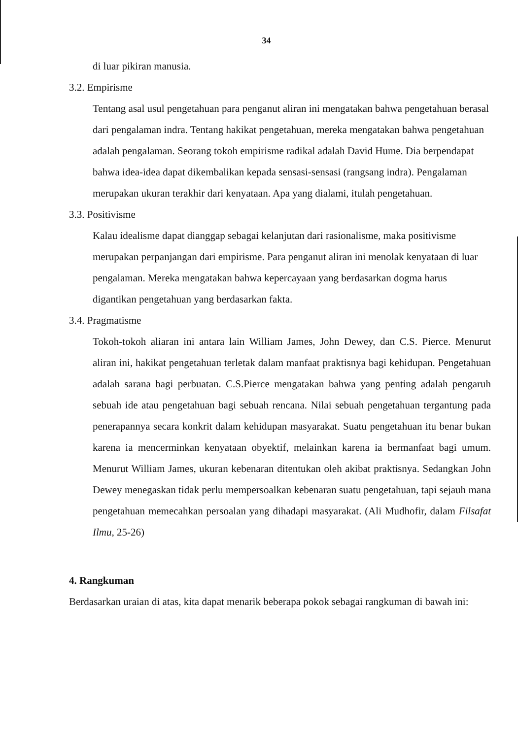34
di luar pikiran manusia.
3.2. Empirisme
Tentang asal usul pengetahuan para penganut aliran ini mengatakan bahwa pengetahuan berasal dari pengalaman indra. Tentang hakikat pengetahuan, mereka mengatakan bahwa pengetahuan adalah pengalaman. Seorang tokoh empirisme radikal adalah David Hume. Dia berpendapat bahwa idea-idea dapat dikembalikan kepada sensasi-sensasi (rangsang indra). Pengalaman merupakan ukuran terakhir dari kenyataan. Apa yang dialami, itulah pengetahuan.
3.3. Positivisme
Kalau idealisme dapat dianggap sebagai kelanjutan dari rasionalisme, maka positivisme merupakan perpanjangan dari empirisme. Para penganut aliran ini menolak kenyataan di luar pengalaman. Mereka mengatakan bahwa kepercayaan yang berdasarkan dogma harus digantikan pengetahuan yang berdasarkan fakta.
3.4. Pragmatisme
Tokoh-tokoh aliaran ini antara lain William James, John Dewey, dan C.S. Pierce. Menurut aliran ini, hakikat pengetahuan terletak dalam manfaat praktisnya bagi kehidupan. Pengetahuan adalah sarana bagi perbuatan. C.S.Pierce mengatakan bahwa yang penting adalah pengaruh sebuah ide atau pengetahuan bagi sebuah rencana. Nilai sebuah pengetahuan tergantung pada penerapannya secara konkrit dalam kehidupan masyarakat. Suatu pengetahuan itu benar bukan karena ia mencerminkan kenyataan obyektif, melainkan karena ia bermanfaat bagi umum. Menurut William James, ukuran kebenaran ditentukan oleh akibat praktisnya. Sedangkan John Dewey menegaskan tidak perlu mempersoalkan kebenaran suatu pengetahuan, tapi sejauh mana pengetahuan memecahkan persoalan yang dihadapi masyarakat. (Ali Mudhofir, dalam Filsafat Ilmu, 25-26)
4. Rangkuman
Berdasarkan uraian di atas, kita dapat menarik beberapa pokok sebagai rangkuman di bawah ini: